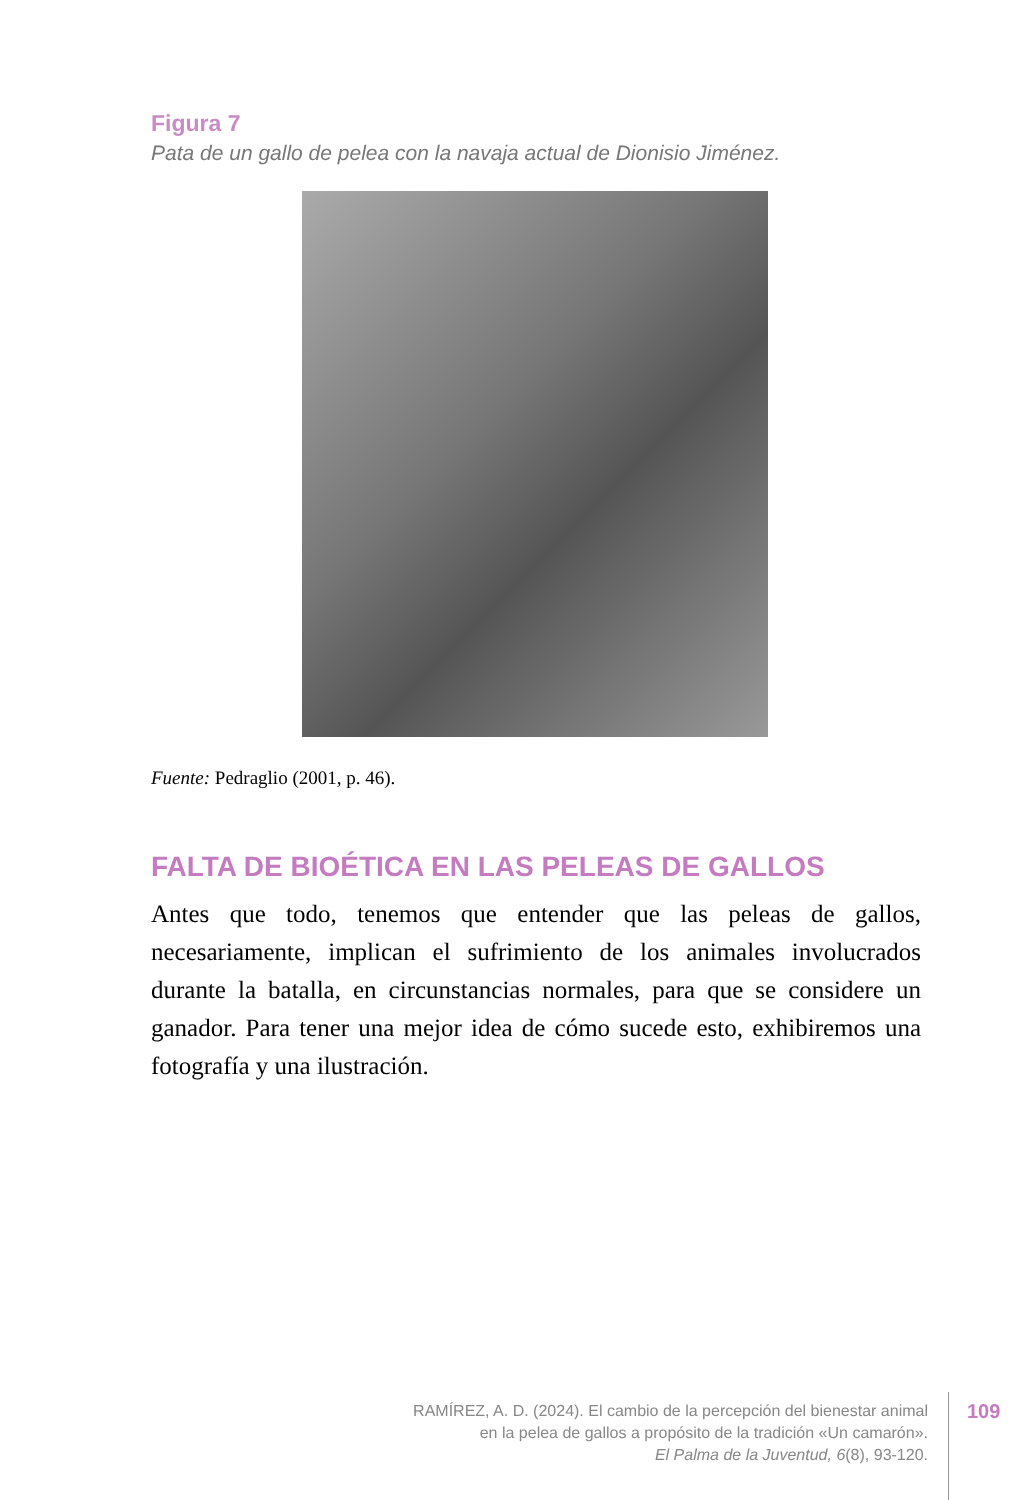Figura 7
Pata de un gallo de pelea con la navaja actual de Dionisio Jiménez.
Fuente: Pedraglio (2001, p. 46).
FALTA DE BIOÉTICA EN LAS PELEAS DE GALLOS
Antes que todo, tenemos que entender que las peleas de gallos, necesariamente, implican el sufrimiento de los animales involucrados durante la batalla, en circunstancias normales, para que se considere un ganador. Para tener una mejor idea de cómo sucede esto, exhibiremos una fotografía y una ilustración.
RAMÍREZ, A. D. (2024). El cambio de la percepción del bienestar animal
en la pelea de gallos a propósito de la tradición «Un camarón».
El Palma de la Juventud, 6(8), 93-120.
109